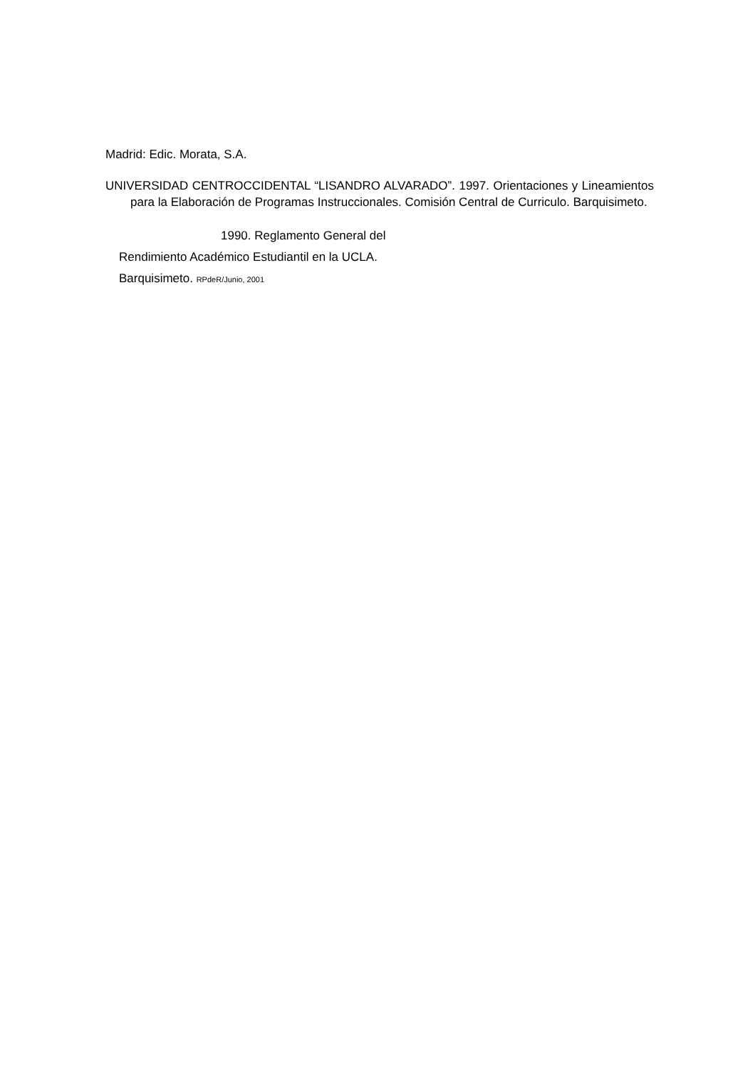Madrid: Edic. Morata, S.A.
UNIVERSIDAD CENTROCCIDENTAL “LISANDRO ALVARADO”. 1997. Orientaciones y Lineamientos para la Elaboración de Programas Instruccionales. Comisión Central de Curriculo. Barquisimeto.
1990. Reglamento General del
Rendimiento Académico Estudiantil en la UCLA.
Barquisimeto. RPdeR/Junio, 2001